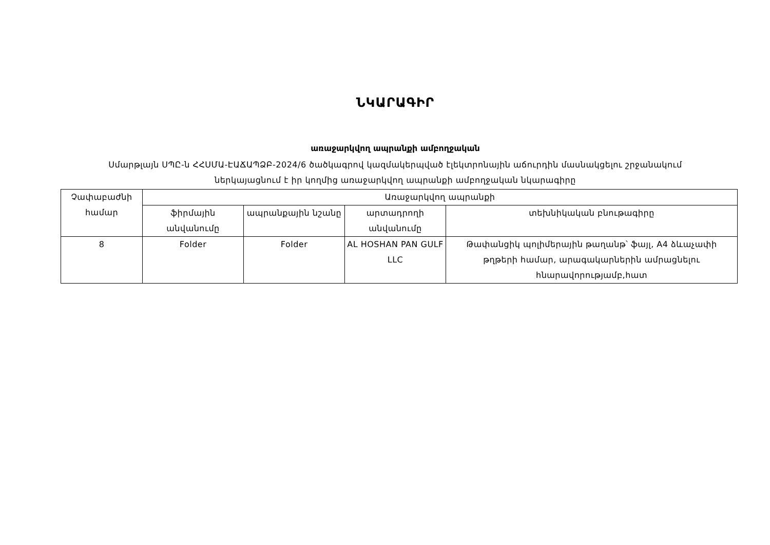ՆԿԱՐԱԳԻՐ
առաջարկվող ապրանքի ամբողջական
Սմարթլայն ՍՊԸ-ն ՀՀՍՄԱ-ԷԱՃԱՊՁԲ-2024/6 ծածկագրով կազմակերպված էլեկտրոնային աճուրդին մասնակցելու շրջանակում
ներկայացնում է իր կողմից առաջարկվող ապրանքի ամբողջական նկարագիրը
| Չափաբաժնի համար | Առաջարկվող ապրանքի | | | |
| | ֆիրմային անվանումը | ապրանքային նշանը | արտադրողի անվանումը | տեխնիկական բնութագիրը |
| 8 | Folder | Folder | AL HOSHAN PAN GULF LLC | Թափանցիկ պոլիմերային թաղանթ՝ ֆայլ, A4 ձևաչափի թղթերի համար, արագակարներին ամրացնելու հնարավորությամբ,հատ |